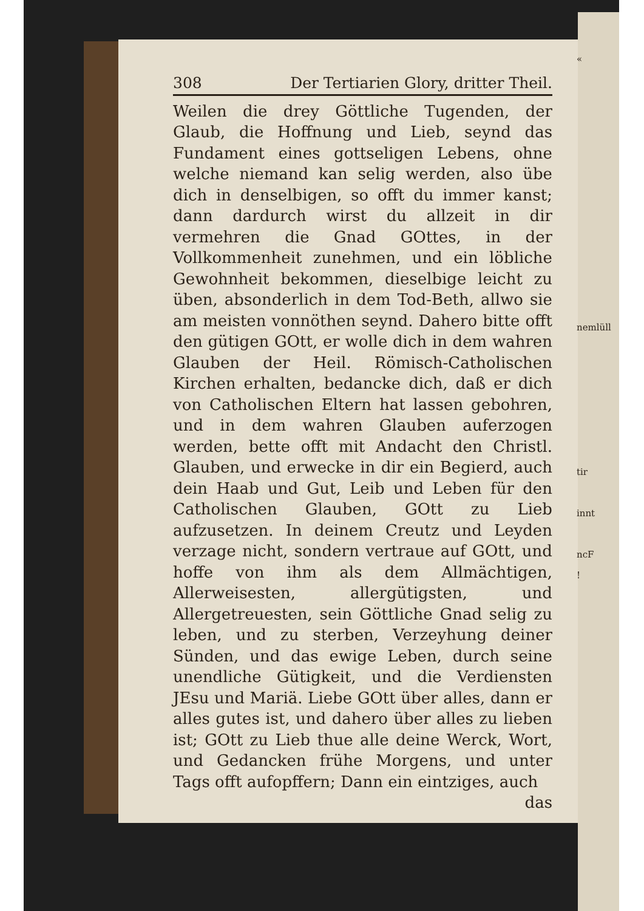308 Der Tertiarien Glory, dritter Theil.
Weilen die drey Göttliche Tugenden, der Glaub, die Hoffnung und Lieb, seynd das Fundament eines gottseligen Lebens, ohne welche niemand kan selig werden, also übe dich in denselbigen, so offt du immer kanst; dann dardurch wirst du allzeit in dir vermehren die Gnad GOttes, in der Vollkommenheit zunehmen, und ein löbliche Gewohnheit bekommen, dieselbige leicht zu üben, absonderlich in dem Tod-Beth, allwo sie am meisten vonnöthen seynd. Dahero bitte offt den gütigen GOtt, er wolle dich in dem wahren Glauben der Heil. Römisch-Catholischen Kirchen erhalten, bedancke dich, daß er dich von Catholischen Eltern hat lassen gebohren, und in dem wahren Glauben auferzogen werden, bette offt mit Andacht den Christl. Glauben, und erwecke in dir ein Begierd, auch dein Haab und Gut, Leib und Leben für den Catholischen Glauben, GOtt zu Lieb aufzusetzen. In deinem Creutz und Leyden verzage nicht, sondern vertraue auf GOtt, und hoffe von ihm als dem Allmächtigen, Allerweisesten, allergütigsten, und Allergetreuesten, sein Göttliche Gnad selig zu leben, und zu sterben, Verzeyhung deiner Sünden, und das ewige Leben, durch seine unendliche Gütigkeit, und die Verdiensten JEsu und Mariä. Liebe GOtt über alles, dann er alles gutes ist, und dahero über alles zu lieben ist; GOtt zu Lieb thue alle deine Werck, Wort, und Gedancken frühe Morgens, und unter Tags offt aufopffern; Dann ein eintziges, auch
das
«
nemlüll
tir
innt
ncF
!